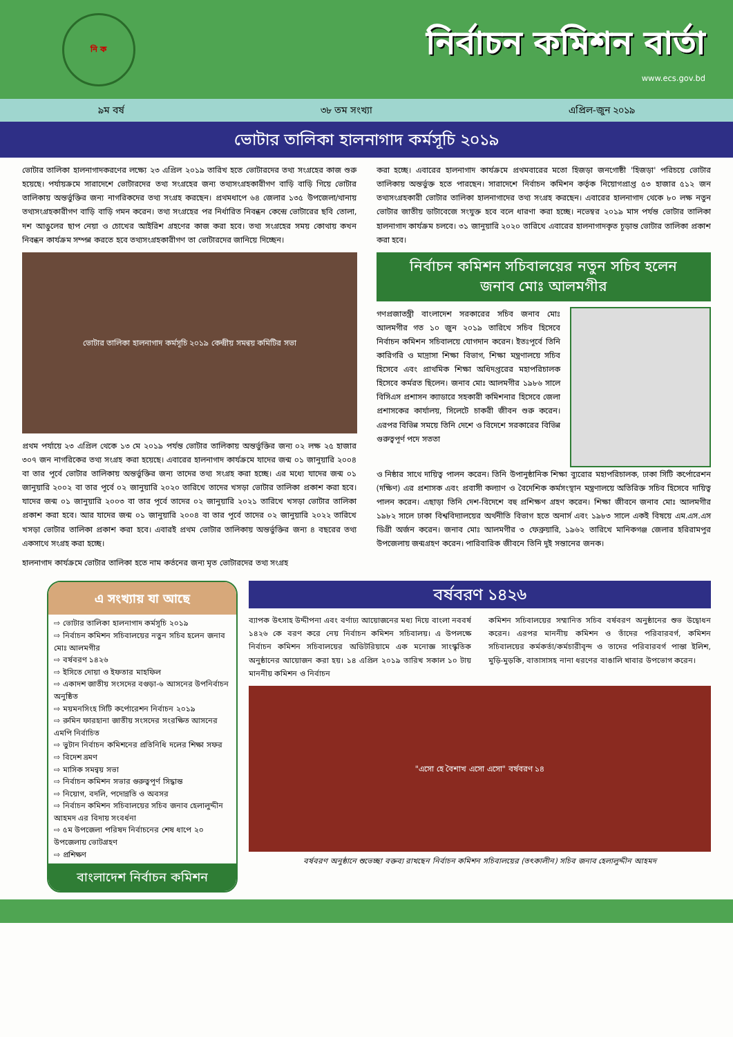নি ক
নির্বাচন কমিশন বার্তা
www.ecs.gov.bd
৯ম বর্ষ ৩৮ তম সংখ্যা এপ্রিল-জুন ২০১৯
ভোটার তালিকা হালনাগাদ কর্মসূচি ২০১৯
ভোটার তালিকা হালনাগাদকরণের লক্ষ্যে ২৩ এপ্রিল ২০১৯ তারিখ হতে ভোটারদের তথ্য সংগ্রহের কাজ শুরু হয়েছে। পর্যায়ক্রমে সারাদেশে ভোটারদের তথ্য সংগ্রহের জন্য তথ্যসংগ্রহকারীগণ বাড়ি বাড়ি গিয়ে ভোটার তালিকায় অন্তর্ভুক্তির জন্য নাগরিকদের তথ্য সংগ্রহ করছেন। প্রথমধাপে ৬৪ জেলার ১৩৫ উপজেলা/থানায় তথ্যসংগ্রহকারীগণ বাড়ি বাড়ি গমন করেন। তথ্য সংগ্রহের পর নির্ধারিত নিবন্ধন কেন্দ্রে ভোটারের ছবি তোলা, দশ আঙুলের ছাপ নেয়া ও চোখের আইরিশ গ্রহণের কাজ করা হবে। তথ্য সংগ্রহের সময় কোথায় কখন নিবন্ধন কার্যক্রম সম্পন্ন করতে হবে তথ্যসংগ্রহকারীগণ তা ভোটারদের জানিয়ে দিচ্ছেন।
ভোটার তালিকা হালনাগাদ কর্মসূচি ২০১৯ কেন্দ্রীয় সমন্বয় কমিটির সভা
প্রথম পর্যায়ে ২৩ এপ্রিল থেকে ১৩ মে ২০১৯ পর্যন্ত ভোটার তালিকায় অন্তর্ভুক্তির জন্য ০২ লক্ষ ২৫ হাজার ৩০৭ জন নাগরিকের তথ্য সংগ্রহ করা হয়েছে। এবারের হালনাগাদ কার্যক্রমে যাদের জন্ম ০১ জানুয়ারি ২০০৪ বা তার পূর্বে ভোটার তালিকায় অন্তর্ভুক্তির জন্য তাদের তথ্য সংগ্রহ করা হচ্ছে। এর মধ্যে যাদের জন্ম ০১ জানুয়ারি ২০০২ বা তার পূর্বে ০২ জানুয়ারি ২০২০ তারিখে তাদের খসড়া ভোটার তালিকা প্রকাশ করা হবে। যাদের জন্ম ০১ জানুয়ারি ২০০৩ বা তার পূর্বে তাদের ০২ জানুয়ারি ২০২১ তারিখে খসড়া ভোটার তালিকা প্রকাশ করা হবে। আর যাদের জন্ম ০১ জানুয়ারি ২০০৪ বা তার পূর্বে তাদের ০২ জানুয়ারি ২০২২ তারিখে খসড়া ভোটার তালিকা প্রকাশ করা হবে। এবারই প্রথম ভোটার তালিকায় অন্তর্ভুক্তির জন্য ৪ বছরের তথ্য একসাথে সংগ্রহ করা হচ্ছে।
হালনাগাদ কার্যক্রমে ভোটার তালিকা হতে নাম কর্তনের জন্য মৃত ভোটারদের তথ্য সংগ্রহ
করা হচ্ছে। এবারের হালনাগাদ কার্যক্রমে প্রথমবারের মতো হিজড়া জনগোষ্ঠী 'হিজড়া' পরিচয়ে ভোটার তালিকায় অন্তর্ভুক্ত হতে পারছেন। সারাদেশে নির্বাচন কমিশন কর্তৃক নিয়োগপ্রাপ্ত ৫৩ হাজার ৫১২ জন তথ্যসংগ্রহকারী ভোটার তালিকা হালনাগাদের তথ্য সংগ্রহ করছেন। এবারের হালনাগাদ থেকে ৮০ লক্ষ নতুন ভোটার জাতীয় ডাটাবেজে সংযুক্ত হবে বলে ধারণা করা হচ্ছে। নভেম্বর ২০১৯ মাস পর্যন্ত ভোটার তালিকা হালনাগাদ কার্যক্রম চলবে। ৩১ জানুয়ারি ২০২০ তারিখে এবারের হালনাগাদকৃত চূড়ান্ত ভোটার তালিকা প্রকাশ করা হবে।
নির্বাচন কমিশন সচিবালয়ের নতুন সচিব হলেন
জনাব মোঃ আলমগীর
গণপ্রজাতন্ত্রী বাংলাদেশ সরকারের সচিব জনাব মোঃ আলমগীর গত ১০ জুন ২০১৯ তারিখে সচিব হিসেবে নির্বাচন কমিশন সচিবালয়ে যোগদান করেন। ইতঃপূর্বে তিনি কারিগরি ও মাদ্রাসা শিক্ষা বিভাগ, শিক্ষা মন্ত্রণালয়ে সচিব হিসেবে এবং প্রাথমিক শিক্ষা অধিদপ্তরের মহাপরিচালক হিসেবে কর্মরত ছিলেন। জনাব মোঃ আলমগীর ১৯৮৬ সালে বিসিএস প্রশাসন ক্যাডারে সহকারী কমিশনার হিসেবে জেলা প্রশাসকের কার্যালয়, সিলেটে চাকরী জীবন শুরু করেন। এরপর বিভিন্ন সময়ে তিনি দেশে ও বিদেশে সরকারের বিভিন্ন গুরুত্বপূর্ণ পদে সততা
ও নিষ্ঠার সাথে দায়িত্ব পালন করেন। তিনি উপানুষ্ঠানিক শিক্ষা ব্যুরোর মহাপরিচালক, ঢাকা সিটি কর্পোরেশন (দক্ষিণ) এর প্রশাসক এবং প্রবাসী কল্যাণ ও বৈদেশিক কর্মসংস্থান মন্ত্রণালয়ে অতিরিক্ত সচিব হিসেবে দায়িত্ব পালন করেন। এছাড়া তিনি দেশ-বিদেশে বহু প্রশিক্ষণ গ্রহণ করেন। শিক্ষা জীবনে জনাব মোঃ আলমগীর ১৯৮২ সালে ঢাকা বিশ্ববিদ্যালয়ের অর্থনীতি বিভাগ হতে অনার্স এবং ১৯৮৩ সালে একই বিষয়ে এম.এস.এস ডিগ্রী অর্জন করেন। জনাব মোঃ আলমগীর ৩ ফেব্রুয়ারি, ১৯৬২ তারিখে মানিকগঞ্জ জেলার হরিরামপুর উপজেলায় জন্মগ্রহণ করেন। পারিবারিক জীবনে তিনি দুই সন্তানের জনক।
এ সংখ্যায় যা আছে
⇨ ভোটার তালিকা হালনাগাদ কর্মসূচি ২০১৯
⇨ নির্বাচন কমিশন সচিবালয়ের নতুন সচিব হলেন জনাব মোঃ আলমগীর
⇨ বর্ষবরণ ১৪২৬
⇨ ইসিতে দোয়া ও ইফতার মাহফিল
⇨ একাদশ জাতীয় সংসদের বগুড়া-৬ আসনের উপনির্বাচন অনুষ্ঠিত
⇨ ময়মনসিংহ সিটি কর্পোরেশন নির্বাচন ২০১৯
⇨ রুমিন ফারহানা জাতীয় সংসদের সংরক্ষিত আসনের এমপি নির্বাচিত
⇨ ভুটান নির্বাচন কমিশনের প্রতিনিধি দলের শিক্ষা সফর
⇨ বিদেশ ভ্রমণ
⇨ মাসিক সমন্বয় সভা
⇨ নির্বাচন কমিশন সভার গুরুত্বপূর্ণ সিদ্ধান্ত
⇨ নিয়োগ, বদলি, পদোন্নতি ও অবসর
⇨ নির্বাচন কমিশন সচিবালয়ের সচিব জনাব হেলালুদ্দীন আহমদ এর বিদায় সংবর্ধনা
⇨ ৫ম উপজেলা পরিষদ নির্বাচনের শেষ ধাপে ২০ উপজেলায় ভোটগ্রহণ
⇨ প্রশিক্ষণ
বাংলাদেশ নির্বাচন কমিশন
বর্ষবরণ ১৪২৬
ব্যাপক উৎসাহ উদ্দীপনা এবং বর্ণাঢ্য আয়োজনের মধ্য দিয়ে বাংলা নববর্ষ ১৪২৬ কে বরণ করে নেয় নির্বাচন কমিশন সচিবালয়। এ উপলক্ষে নির্বাচন কমিশন সচিবালয়ের অডিটরিয়ামে এক মনোজ্ঞ সাংস্কৃতিক অনুষ্ঠানের আয়োজন করা হয়। ১৪ এপ্রিল ২০১৯ তারিখ সকাল ১০ টায় মাননীয় কমিশন ও নির্বাচন
কমিশন সচিবালয়ের সম্মানিত সচিব বর্ষবরণ অনুষ্ঠানের শুভ উদ্বোধন করেন। এরপর মাননীয় কমিশন ও তাঁদের পরিবারবর্গ, কমিশন সচিবালয়ের কর্মকর্তা/কর্মচারীবৃন্দ ও তাদের পরিবারবর্গ পান্তা ইলিশ, মুড়ি-মুড়কি, বাতাসাসহ নানা ধরণের বাঙালি খাবার উপভোগ করেন।
"এসো হে বৈশাখ এসো এসো" বর্ষবরণ ১৪
বর্ষবরণ অনুষ্ঠানে শুভেচ্ছা বক্তব্য রাখছেন নির্বাচন কমিশন সচিবালয়ের (তৎকালীন) সচিব জনাব হেলালুদ্দীন আহমদ